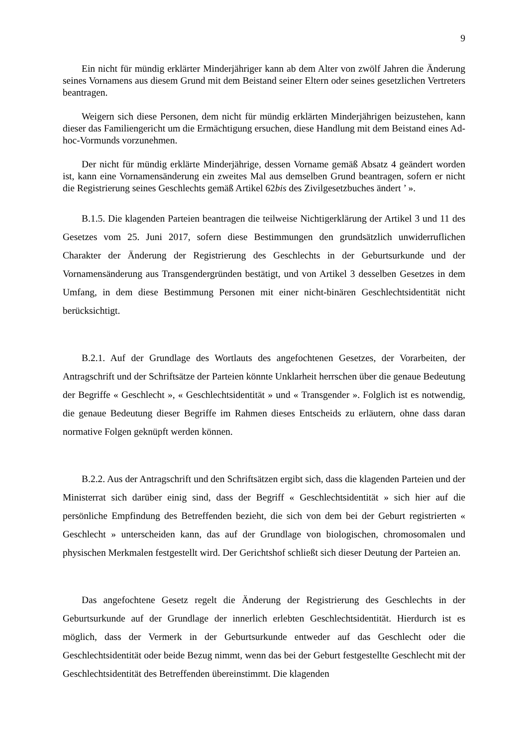9
Ein nicht für mündig erklärter Minderjähriger kann ab dem Alter von zwölf Jahren die Änderung seines Vornamens aus diesem Grund mit dem Beistand seiner Eltern oder seines gesetzlichen Vertreters beantragen.
Weigern sich diese Personen, dem nicht für mündig erklärten Minderjährigen beizustehen, kann dieser das Familiengericht um die Ermächtigung ersuchen, diese Handlung mit dem Beistand eines Ad-hoc-Vormunds vorzunehmen.
Der nicht für mündig erklärte Minderjährige, dessen Vorname gemäß Absatz 4 geändert worden ist, kann eine Vornamensänderung ein zweites Mal aus demselben Grund beantragen, sofern er nicht die Registrierung seines Geschlechts gemäß Artikel 62bis des Zivilgesetzbuches ändert ’ ».
B.1.5. Die klagenden Parteien beantragen die teilweise Nichtigerklärung der Artikel 3 und 11 des Gesetzes vom 25. Juni 2017, sofern diese Bestimmungen den grundsätzlich unwiderruflichen Charakter der Änderung der Registrierung des Geschlechts in der Geburtsurkunde und der Vornamensänderung aus Transgendergründen bestätigt, und von Artikel 3 desselben Gesetzes in dem Umfang, in dem diese Bestimmung Personen mit einer nicht-binären Geschlechtsidentität nicht berücksichtigt.
B.2.1. Auf der Grundlage des Wortlauts des angefochtenen Gesetzes, der Vorarbeiten, der Antragschrift und der Schriftsätze der Parteien könnte Unklarheit herrschen über die genaue Bedeutung der Begriffe « Geschlecht », « Geschlechtsidentität » und « Transgender ». Folglich ist es notwendig, die genaue Bedeutung dieser Begriffe im Rahmen dieses Entscheids zu erläutern, ohne dass daran normative Folgen geknüpft werden können.
B.2.2. Aus der Antragschrift und den Schriftsätzen ergibt sich, dass die klagenden Parteien und der Ministerrat sich darüber einig sind, dass der Begriff « Geschlechtsidentität » sich hier auf die persönliche Empfindung des Betreffenden bezieht, die sich von dem bei der Geburt registrierten « Geschlecht » unterscheiden kann, das auf der Grundlage von biologischen, chromosomalen und physischen Merkmalen festgestellt wird. Der Gerichtshof schließt sich dieser Deutung der Parteien an.
Das angefochtene Gesetz regelt die Änderung der Registrierung des Geschlechts in der Geburtsurkunde auf der Grundlage der innerlich erlebten Geschlechtsidentität. Hierdurch ist es möglich, dass der Vermerk in der Geburtsurkunde entweder auf das Geschlecht oder die Geschlechtsidentität oder beide Bezug nimmt, wenn das bei der Geburt festgestellte Geschlecht mit der Geschlechtsidentität des Betreffenden übereinstimmt. Die klagenden